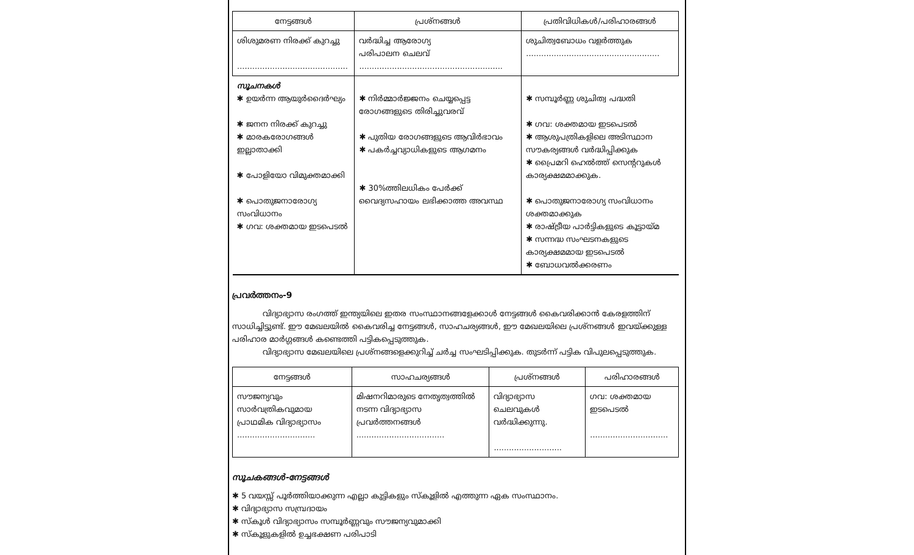| നേട്ടങ്ങൾ | പ്രശ്നങ്ങൾ | പ്രതിവിധികൾ/പരിഹാരങ്ങൾ |
| --- | --- | --- |
| ശിശുമരണ നിരക്ക് കുറച്ചു ............................................ | വർദ്ധിച്ച ആരോഗ്യ പരിപാലന ചെലവ് ......................................................... | ശുചിത്വബോധം വളർത്തുക ..................................................... |
| സൂചനകൾ ✱ ഉയർന്ന ആയുർദൈർഘ്യം ✱ ജനന നിരക്ക് കുറച്ചു ✱ മാരകരോഗങ്ങൾ ഇല്ലാതാക്കി ✱ പോളിയോ വിമുക്തമാക്കി ✱ പൊതുജനാരോഗ്യ സംവിധാനം ✱ ഗവ: ശക്തമായ ഇടപെടൽ | ✱ നിർമ്മാർജ്ജനം ചെയ്യപ്പെട്ട രോഗങ്ങളുടെ തിരിച്ചുവരവ് ✱ പുതിയ രോഗങ്ങളുടെ ആവിർഭാവം ✱ പകർച്ചവ്യാധികളുടെ ആഗമനം ✱ 30%ത്തിലധികം പേർക്ക് വൈദ്യസഹായം ലഭിക്കാത്ത അവസ്ഥ | ✱ സമ്പൂർണ്ണ ശുചിത്വ പദ്ധതി ✱ ഗവ: ശക്തമായ ഇടപെടൽ ✱ ആശുപത്രികളിലെ അടിസ്ഥാന സൗകര്യങ്ങൾ വർദ്ധിപ്പിക്കുക ✱ പ്രൈമറി ഹെൽത്ത് സെന്ററുകൾ കാര്യക്ഷമമാക്കുക. ✱ പൊതുജനാരോഗ്യ സംവിധാനം ശക്തമാക്കുക ✱ രാഷ്ട്രീയ പാർട്ടികളുടെ കൂട്ടായ്മ ✱ സന്നദ്ധ സംഘടനകളുടെ കാര്യക്ഷമമായ ഇടപെടൽ ✱ ബോധവൽക്കരണം |
പ്രവർത്തനം-9
വിദ്യാഭ്യാസ രംഗത്ത് ഇന്ത്യയിലെ ഇതര സംസ്ഥാനങ്ങളേക്കാൾ നേട്ടങ്ങൾ കൈവരിക്കാൻ കേരളത്തിന് സാധിച്ചിട്ടുണ്ട്. ഈ മേഖലയിൽ കൈവരിച്ച നേട്ടങ്ങൾ, സാഹചര്യങ്ങൾ, ഈ മേഖലയിലെ പ്രശ്നങ്ങൾ ഇവയ്ക്കുള്ള പരിഹാര മാർഗ്ഗങ്ങൾ കണ്ടെത്തി പട്ടികപ്പെടുത്തുക.
വിദ്യാഭ്യാസ മേഖലയിലെ പ്രശ്നങ്ങളെക്കുറിച്ച് ചർച്ച സംഘടിപ്പിക്കുക. തുടർന്ന് പട്ടിക വിപുലപ്പെടുത്തുക.
| നേട്ടങ്ങൾ | സാഹചര്യങ്ങൾ | പ്രശ്നങ്ങൾ | പരിഹാരങ്ങൾ |
| --- | --- | --- | --- |
| സൗജന്യവും സാർവത്രികവുമായ പ്രാഥമിക വിദ്യാഭ്യാസം ............................... | മിഷനറിമാരുടെ നേതൃത്വത്തിൽ നടന്ന വിദ്യാഭ്യാസ പ്രവർത്തനങ്ങൾ ................................... | വിദ്യാഭ്യാസ ചെലവുകൾ വർദ്ധിക്കുന്നു. ........................... | ഗവ: ശക്തമായ ഇടപെടൽ ............................... |
സൂചകങ്ങൾ-നേട്ടങ്ങൾ
✱ 5 വയസ്സ് പൂർത്തിയാക്കുന്ന എല്ലാ കുട്ടികളും സ്കൂളിൽ എത്തുന്ന ഏക സംസ്ഥാനം.
✱ വിദ്യാഭ്യാസ സമ്പ്രദായം
✱ സ്കൂൾ വിദ്യാഭ്യാസം സമ്പൂർണ്ണവും സൗജന്യവുമാക്കി
✱ സ്കൂളുകളിൽ ഉച്ചഭക്ഷണ പരിപാടി